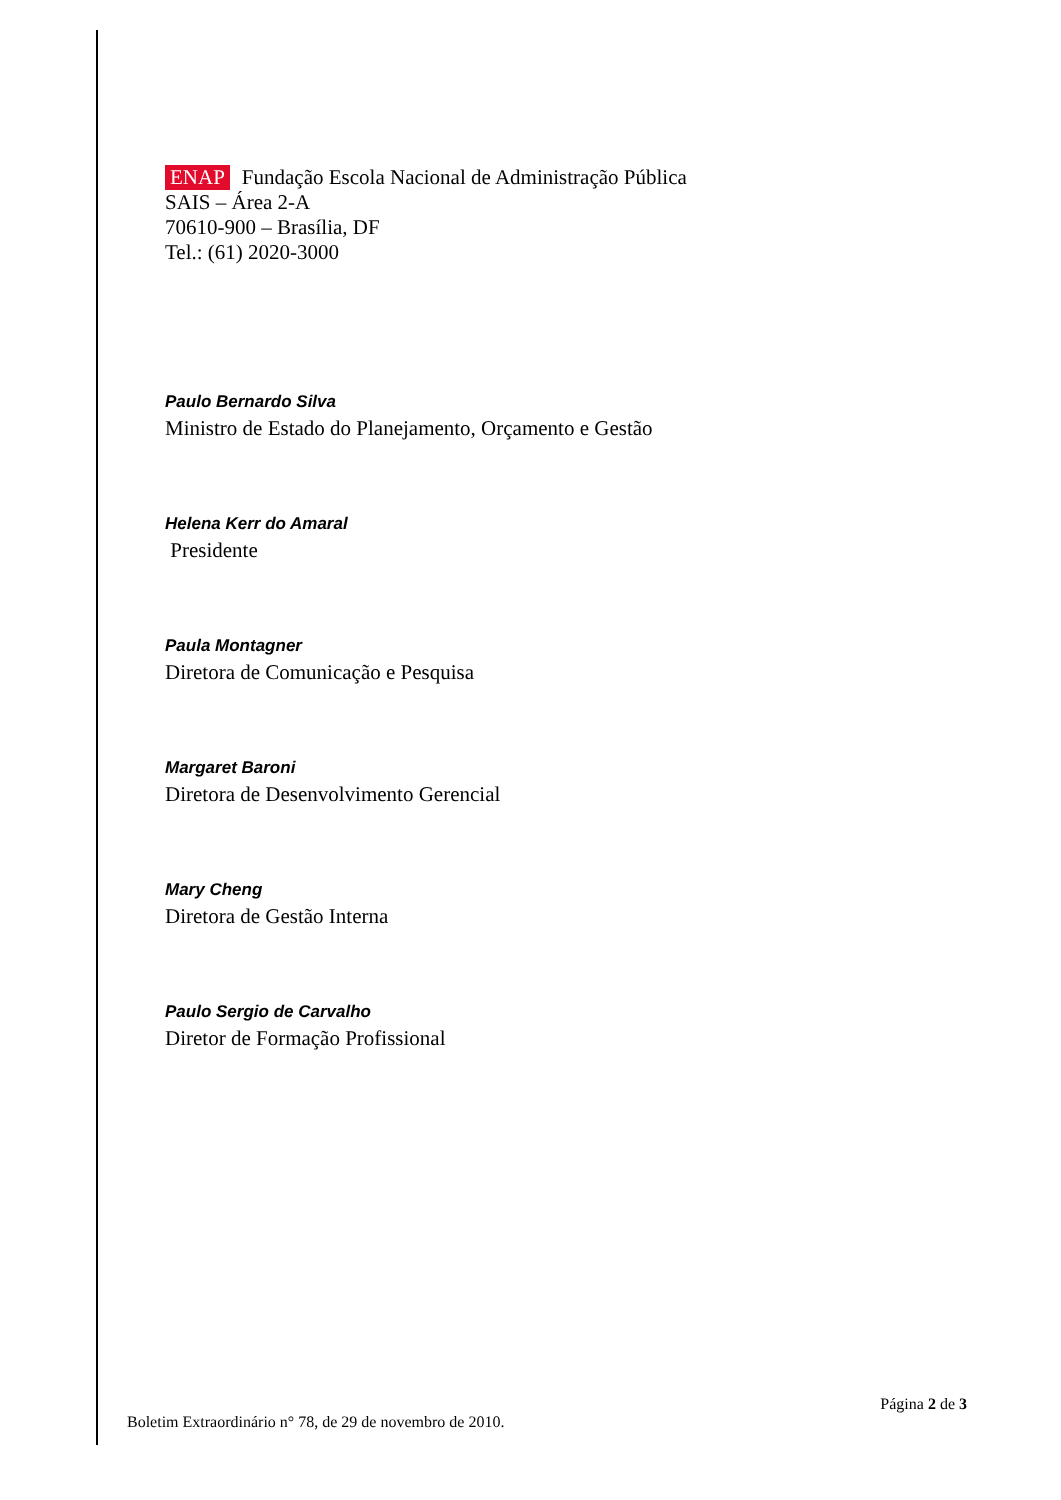ENAP Fundação Escola Nacional de Administração Pública
SAIS – Área 2-A
70610-900 – Brasília, DF
Tel.: (61) 2020-3000
Paulo Bernardo Silva
Ministro de Estado do Planejamento, Orçamento e Gestão
Helena Kerr do Amaral
Presidente
Paula Montagner
Diretora de Comunicação e Pesquisa
Margaret Baroni
Diretora de Desenvolvimento Gerencial
Mary Cheng
Diretora de Gestão Interna
Paulo Sergio de Carvalho
Diretor de Formação Profissional
Página 2 de 3
Boletim Extraordinário n° 78, de 29 de novembro de 2010.